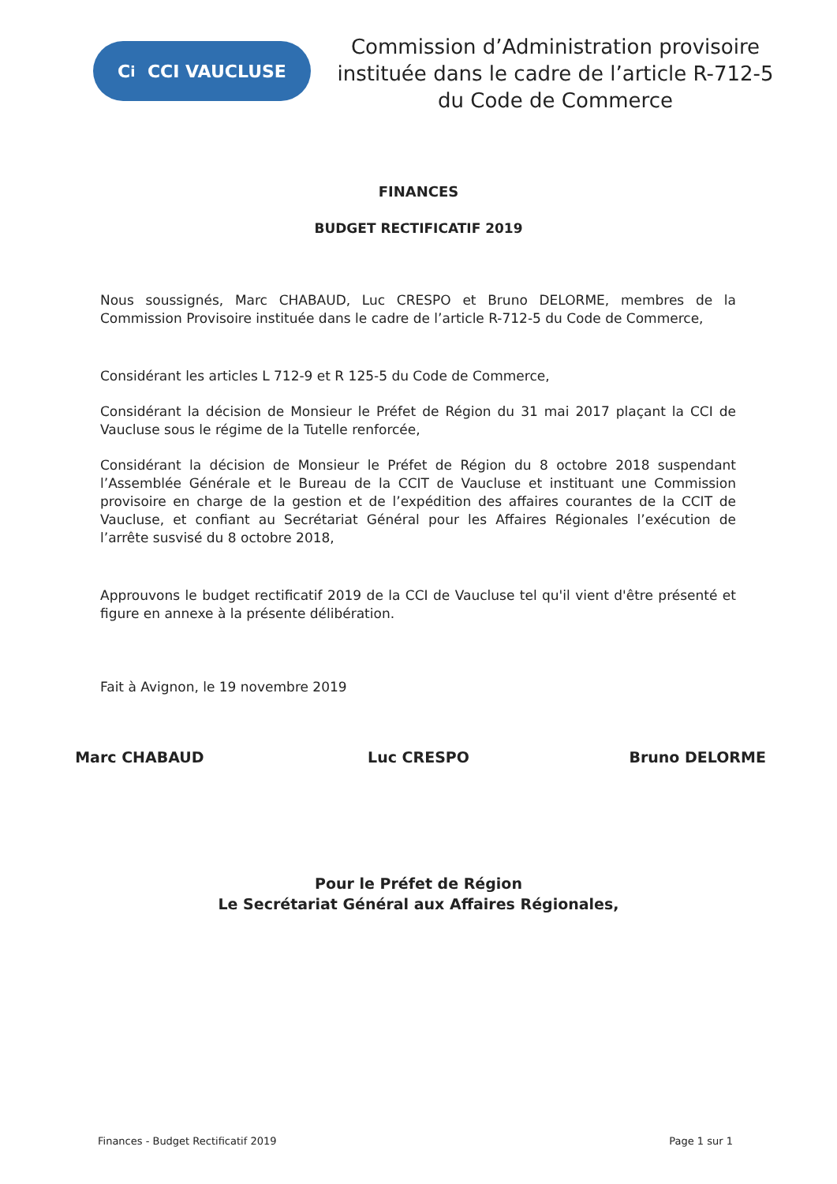C<sup>i</sup> CCI VAUCLUSE
Commission d’Administration provisoire instituée dans le cadre de l’article R-712-5 du Code de Commerce
FINANCES
BUDGET RECTIFICATIF 2019
Nous soussignés, Marc CHABAUD, Luc CRESPO et Bruno DELORME, membres de la Commission Provisoire instituée dans le cadre de l’article R-712-5 du Code de Commerce,
Considérant les articles L 712-9 et R 125-5 du Code de Commerce,
Considérant la décision de Monsieur le Préfet de Région du 31 mai 2017 plaçant la CCI de Vaucluse sous le régime de la Tutelle renforcée,
Considérant la décision de Monsieur le Préfet de Région du 8 octobre 2018 suspendant l’Assemblée Générale et le Bureau de la CCIT de Vaucluse et instituant une Commission provisoire en charge de la gestion et de l’expédition des affaires courantes de la CCIT de Vaucluse, et confiant au Secrétariat Général pour les Affaires Régionales l’exécution de l’arrête susvisé du 8 octobre 2018,
Approuvons le budget rectificatif 2019 de la CCI de Vaucluse tel qu'il vient d'être présenté et figure en annexe à la présente délibération.
Fait à Avignon, le 19 novembre 2019
Marc CHABAUD Luc CRESPO Bruno DELORME
Pour le Préfet de Région
Le Secrétariat Général aux Affaires Régionales,
Finances - Budget Rectificatif 2019 Page 1 sur 1